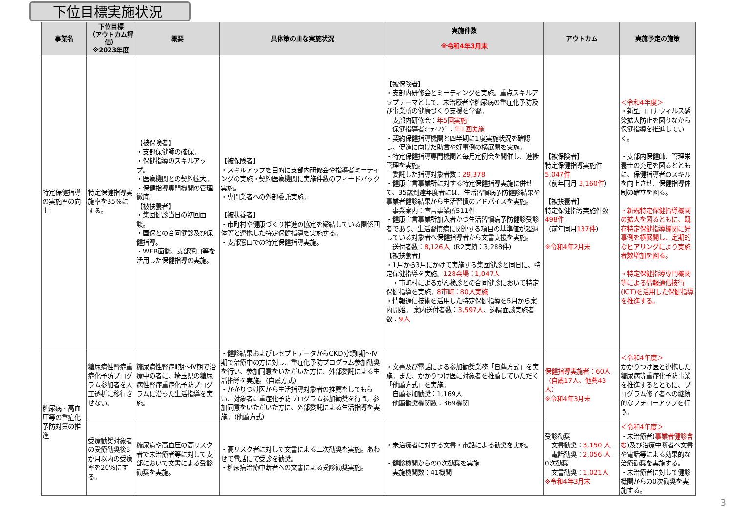下位目標実施状況
| 事業名 | 下位目標 （アウトカム評価） ※2023年度 | 概要 | 具体策の主な実施状況 | 実施件数 ※令和4年3月末 | アウトカム | 実施予定の施策 |
| --- | --- | --- | --- | --- | --- | --- |
| 特定保健指導の実施率の向上 | 特定保健指導実施率を35%にする。 | 【被保険者】 ・支部保健師の確保。 ・保健指導のスキルアップ。 ・医療機関との契約拡大。 ・保健指導専門機関の管理徹底。 【被扶養者】 ・集団健診当日の初回面談。 ・国保との合同健診及び保健指導。 ・WEB面談、支部窓口等を活用した保健指導の実施。 | 【被保険者】 ・スキルアップを目的に支部内研修会や指導者ミーティングの実施・契約医療機関に実施件数のフィードバック実施。 ・専門業者への外部委託実施。 【被扶養者】 ・市町村や健康づくり推進の協定を締結している関係団体等と連携した特定保健指導を実施する。 ・支部窓口での特定保健指導実施。 | 【被保険者】 ・支部内研修会とミーティングを実施。重点スキルアップテーマとして、未治療者や糖尿病の重症化予防及び事業所の健康づくり支援を学習。 支部内研修会： 年5回実施 保健指導者ﾐｰﾃｨﾝｸﾞ： 年1回実施 ・契約保健指導機関と四半期に1度実施状況を確認し、促進に向けた助言や好事例の横展開を実施。 ・特定保健指導専門機関と毎月定例会を開催し、進捗管理を実施。 委託した指導対象者数： 29,378 ・健康宣言事業所に対する特定保健指導実施に併せて、35歳到達年度者には、生活習慣病予防健診結果や事業者健診結果から生活習慣のアドバイスを実施。 事業案内：宣言事業所511件 ・健康宣言事業所加入者かつ生活習慣病予防健診受診者であり、生活習慣病に関連する項目の基準値が超過している対象者へ保健指導者から文書支援を実施。 送付者数： 8,126人 （R2実績：3,288件） 【被扶養者】 ・1月から3月にかけて実施する集団健診と同日に、特定保健指導を実施。 128会場：1,047人 ・市町村によるがん検診との合同健診において特定保健指導を実施。 8市町：80人実施 ・情報通信技術を活用した特定保健指導を5月から案内開始。 案内送付者数： 3,597人 、遠隔面談実施者数： 9人 | 【被保険者】 特定保健指導実施件 5,047件 （前年同月 3,160件 ） 【被扶養者】 特定保健指導実施件数 498件 （前年同月 137件 ） ※令和4年2月末 | ＜令和4年度＞ ・新型コロナウィルス感染拡大防止を図りながら保健指導を推進していく。 ・支部内保健師、管理栄養士の充足を図るとともに、保健指導者のスキルを向上させ、保健指導体制の確立を図る。 ・新規特定保健指導機関の拡大を図るともに、既存特定保健指導機関に好事例を横展開し、定期的なヒアリングにより実施者数増加を図る。 ・特定保健指導専門機関等による情報通信技術(ICT)を活用した保健指導を推進する。 |
| 糖尿病・高血圧等の重症化予防対策の推進 | 糖尿病性腎症重症化予防プログラム参加者を人工透析に移行させない。 | 糖尿病性腎症Ⅱ期～Ⅳ期で治療中の者に、埼玉県の糖尿病性腎症重症化予防プログラムに沿った生活指導を実施。 | ・健診結果およびレセプトデータからCKD分類Ⅱ期～Ⅳ期で治療中の方に対し、重症化予防プログラム参加勧奨を行い、参加同意をいただいた方に、外部委託による生活指導を実施。（自薦方式） ・かかりつけ医から生活指導対象者の推薦をしてもらい、対象者に重症化予防プログラム参加勧奨を行う。参加同意をいただいた方に、外部委託による生活指導を実施。（他薦方式） | ・文書及び電話による参加勧奨業務「自薦方式」を実施。また、かかりつけ医に対象者を推薦していただく「他薦方式」を実施。 自薦参加勧奨：1,169人 他薦勧奨機関数：369機関 | 保健指導実施者：60人（自薦17人、他薦43人） ※令和4年3月末 | ＜令和4年度＞ かかりつけ医と連携した糖尿病等重症化予防事業を推進するとともに、プログラム修了者への継続的なフォローアップを行う。 |
| | 受療勧奨対象者の受療勧奨後3か月以内の受療率を20%にする。 | 糖尿病や高血圧の高リスク者で未治療者等に対して支部において文書による受診勧奨を実施。 | ・高リスク者に対して文書による二次勧奨を実施。あわせて電話にて受診を勧奨。 ・糖尿病治療中断者への文書による受診勧奨実施。 | ・未治療者に対する文書・電話による勧奨を実施。 ・健診機関からの0次勧奨を実施 実施機関数：41機関 | 受診勧奨 文書勧奨： 3,150 人 電話勧奨： 2,056 人 0次勧奨 文書勧奨： 1,021人 ※令和4年3月末 | ＜令和4年度＞ ・未治療者( 事業者健診含む )及び治療中断者へ文書や電話等による効果的な治療勧奨を実施する。 ・未治療者に対して健診機関からの0次勧奨を実施する。 |
3